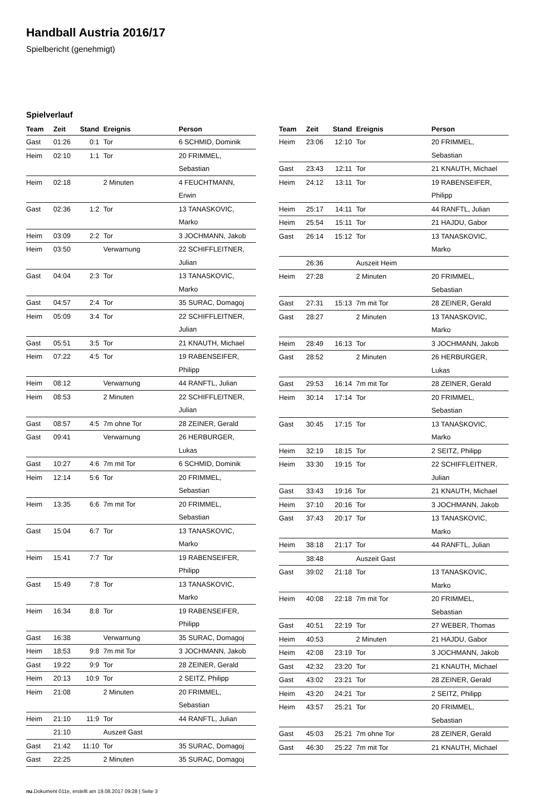Handball Austria 2016/17
Spielbericht (genehmigt)
Spielverlauf
| Team | Zeit | Stand | Ereignis | Person |
| --- | --- | --- | --- | --- |
| Gast | 01:26 | 0:1 | Tor | 6 SCHMID, Dominik |
| Heim | 02:10 | 1:1 | Tor | 20 FRIMMEL, Sebastian |
| Heim | 02:18 | | 2 Minuten | 4 FEUCHTMANN, Erwin |
| Gast | 02:36 | 1:2 | Tor | 13 TANASKOVIC, Marko |
| Heim | 03:09 | 2:2 | Tor | 3 JOCHMANN, Jakob |
| Heim | 03:50 | | Verwarnung | 22 SCHIFFLEITNER, Julian |
| Gast | 04:04 | 2:3 | Tor | 13 TANASKOVIC, Marko |
| Gast | 04:57 | 2:4 | Tor | 35 SURAC, Domagoj |
| Heim | 05:09 | 3:4 | Tor | 22 SCHIFFLEITNER, Julian |
| Gast | 05:51 | 3:5 | Tor | 21 KNAUTH, Michael |
| Heim | 07:22 | 4:5 | Tor | 19 RABENSEIFER, Philipp |
| Heim | 08:12 | | Verwarnung | 44 RANFTL, Julian |
| Heim | 08:53 | | 2 Minuten | 22 SCHIFFLEITNER, Julian |
| Gast | 08:57 | 4:5 | 7m ohne Tor | 28 ZEINER, Gerald |
| Gast | 09:41 | | Verwarnung | 26 HERBURGER, Lukas |
| Gast | 10:27 | 4:6 | 7m mit Tor | 6 SCHMID, Dominik |
| Heim | 12:14 | 5:6 | Tor | 20 FRIMMEL, Sebastian |
| Heim | 13:35 | 6:6 | 7m mit Tor | 20 FRIMMEL, Sebastian |
| Gast | 15:04 | 6:7 | Tor | 13 TANASKOVIC, Marko |
| Heim | 15:41 | 7:7 | Tor | 19 RABENSEIFER, Philipp |
| Gast | 15:49 | 7:8 | Tor | 13 TANASKOVIC, Marko |
| Heim | 16:34 | 8:8 | Tor | 19 RABENSEIFER, Philipp |
| Gast | 16:38 | | Verwarnung | 35 SURAC, Domagoj |
| Heim | 18:53 | 9:8 | 7m mit Tor | 3 JOCHMANN, Jakob |
| Gast | 19:22 | 9:9 | Tor | 28 ZEINER, Gerald |
| Heim | 20:13 | 10:9 | Tor | 2 SEITZ, Philipp |
| Heim | 21:08 | | 2 Minuten | 20 FRIMMEL, Sebastian |
| Heim | 21:10 | 11:9 | Tor | 44 RANFTL, Julian |
| | 21:10 | | Auszeit Gast | |
| Gast | 21:42 | 11:10 | Tor | 35 SURAC, Domagoj |
| Gast | 22:25 | | 2 Minuten | 35 SURAC, Domagoj |
| Team | Zeit | Stand | Ereignis | Person |
| --- | --- | --- | --- | --- |
| Heim | 23:06 | 12:10 | Tor | 20 FRIMMEL, Sebastian |
| Gast | 23:43 | 12:11 | Tor | 21 KNAUTH, Michael |
| Heim | 24:12 | 13:11 | Tor | 19 RABENSEIFER, Philipp |
| Heim | 25:17 | 14:11 | Tor | 44 RANFTL, Julian |
| Heim | 25:54 | 15:11 | Tor | 21 HAJDU, Gabor |
| Gast | 26:14 | 15:12 | Tor | 13 TANASKOVIC, Marko |
| | 26:36 | | Auszeit Heim | |
| Heim | 27:28 | | 2 Minuten | 20 FRIMMEL, Sebastian |
| Gast | 27:31 | 15:13 | 7m mit Tor | 28 ZEINER, Gerald |
| Gast | 28:27 | | 2 Minuten | 13 TANASKOVIC, Marko |
| Heim | 28:49 | 16:13 | Tor | 3 JOCHMANN, Jakob |
| Gast | 28:52 | | 2 Minuten | 26 HERBURGER, Lukas |
| Gast | 29:53 | 16:14 | 7m mit Tor | 28 ZEINER, Gerald |
| Heim | 30:14 | 17:14 | Tor | 20 FRIMMEL, Sebastian |
| Gast | 30:45 | 17:15 | Tor | 13 TANASKOVIC, Marko |
| Heim | 32:19 | 18:15 | Tor | 2 SEITZ, Philipp |
| Heim | 33:30 | 19:15 | Tor | 22 SCHIFFLEITNER, Julian |
| Gast | 33:43 | 19:16 | Tor | 21 KNAUTH, Michael |
| Heim | 37:10 | 20:16 | Tor | 3 JOCHMANN, Jakob |
| Gast | 37:43 | 20:17 | Tor | 13 TANASKOVIC, Marko |
| Heim | 38:18 | 21:17 | Tor | 44 RANFTL, Julian |
| | 38:48 | | Auszeit Gast | |
| Gast | 39:02 | 21:18 | Tor | 13 TANASKOVIC, Marko |
| Heim | 40:08 | 22:18 | 7m mit Tor | 20 FRIMMEL, Sebastian |
| Gast | 40:51 | 22:19 | Tor | 27 WEBER, Thomas |
| Heim | 40:53 | | 2 Minuten | 21 HAJDU, Gabor |
| Heim | 42:08 | 23:19 | Tor | 3 JOCHMANN, Jakob |
| Gast | 42:32 | 23:20 | Tor | 21 KNAUTH, Michael |
| Gast | 43:02 | 23:21 | Tor | 28 ZEINER, Gerald |
| Heim | 43:20 | 24:21 | Tor | 2 SEITZ, Philipp |
| Heim | 43:57 | 25:21 | Tor | 20 FRIMMEL, Sebastian |
| Gast | 45:03 | 25:21 | 7m ohne Tor | 28 ZEINER, Gerald |
| Gast | 46:30 | 25:22 | 7m mit Tor | 21 KNAUTH, Michael |
nu.Dokument 011e, erstellt am 19.08.2017 09:28 | Seite 3